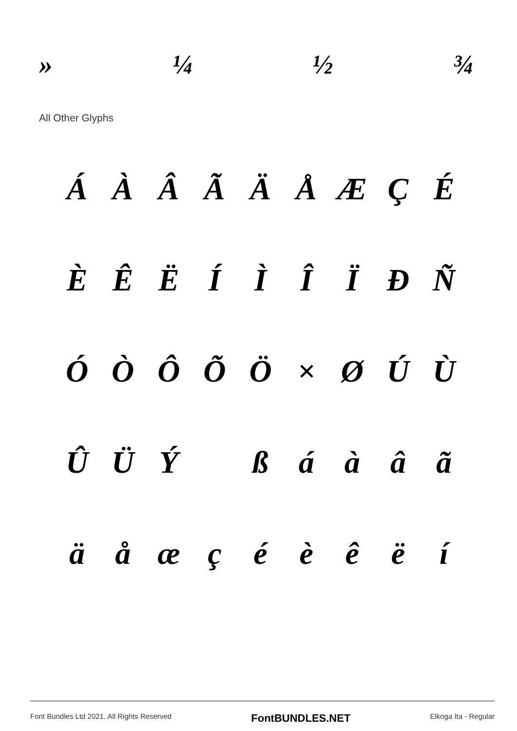» ¼ ½ ¾
All Other Glyphs
ÁÀÂÃÄÅÆÇÉ
ÈÊËÍÌÎÏÐÑ
ÓÒÔÕÖ × ØÚÙ
ÛÜÝ ßáàâã
äåæçéèêëí
Font Bundles Ltd 2021. All Rights Reserved FontBUNDLES.NET Elkoga Ita - Regular